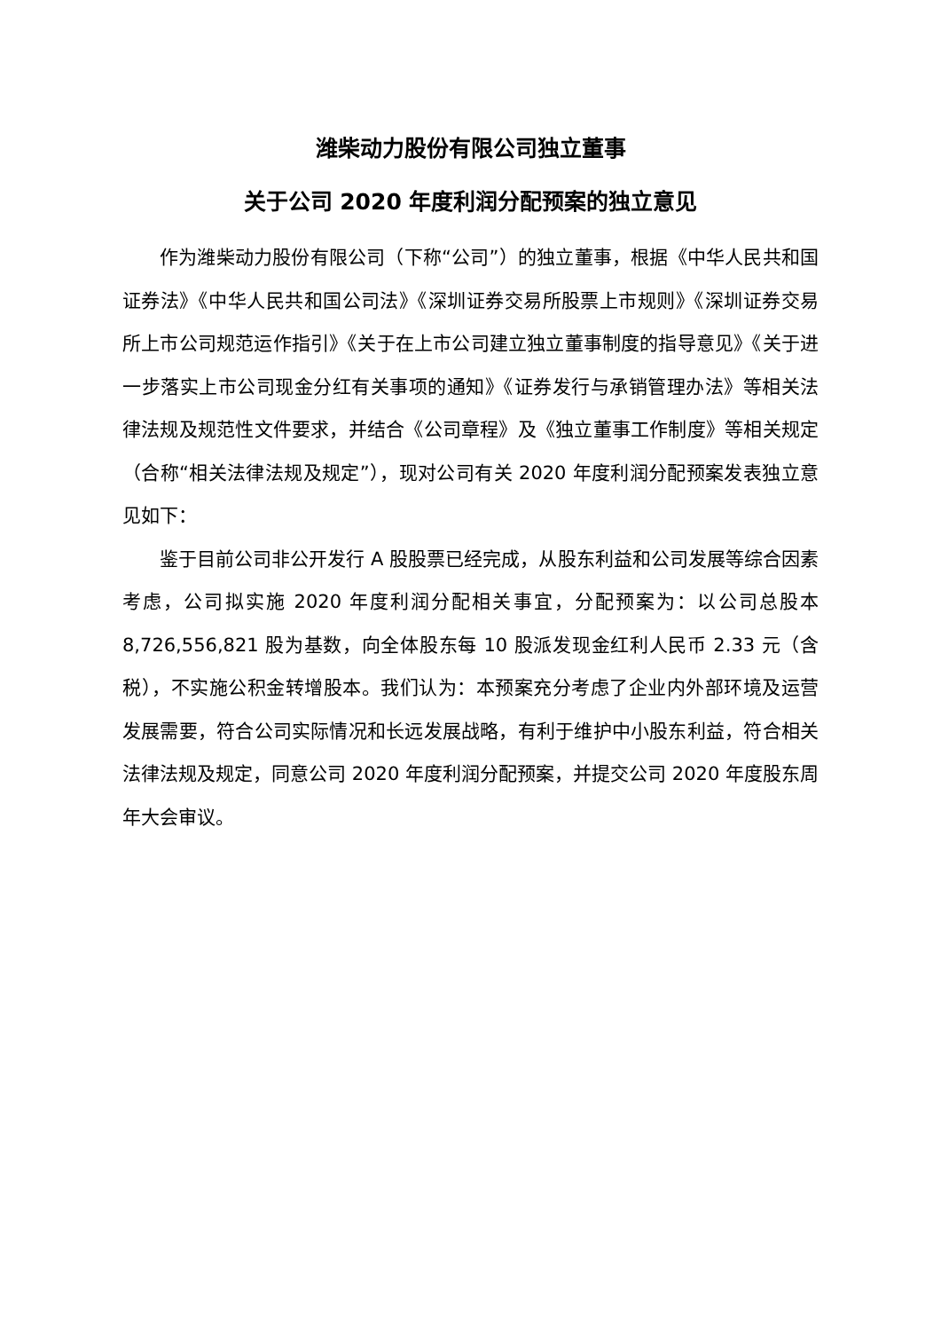潍柴动力股份有限公司独立董事
关于公司 2020 年度利润分配预案的独立意见
作为潍柴动力股份有限公司（下称“公司”）的独立董事，根据《中华人民共和国证券法》《中华人民共和国公司法》《深圳证券交易所股票上市规则》《深圳证券交易所上市公司规范运作指引》《关于在上市公司建立独立董事制度的指导意见》《关于进一步落实上市公司现金分红有关事项的通知》《证券发行与承销管理办法》等相关法律法规及规范性文件要求，并结合《公司章程》及《独立董事工作制度》等相关规定（合称“相关法律法规及规定”），现对公司有关 2020 年度利润分配预案发表独立意见如下：
鉴于目前公司非公开发行 A 股股票已经完成，从股东利益和公司发展等综合因素考虑，公司拟实施 2020 年度利润分配相关事宜，分配预案为：以公司总股本 8,726,556,821 股为基数，向全体股东每 10 股派发现金红利人民币 2.33 元（含税），不实施公积金转增股本。我们认为：本预案充分考虑了企业内外部环境及运营发展需要，符合公司实际情况和长远发展战略，有利于维护中小股东利益，符合相关法律法规及规定，同意公司 2020 年度利润分配预案，并提交公司 2020 年度股东周年大会审议。